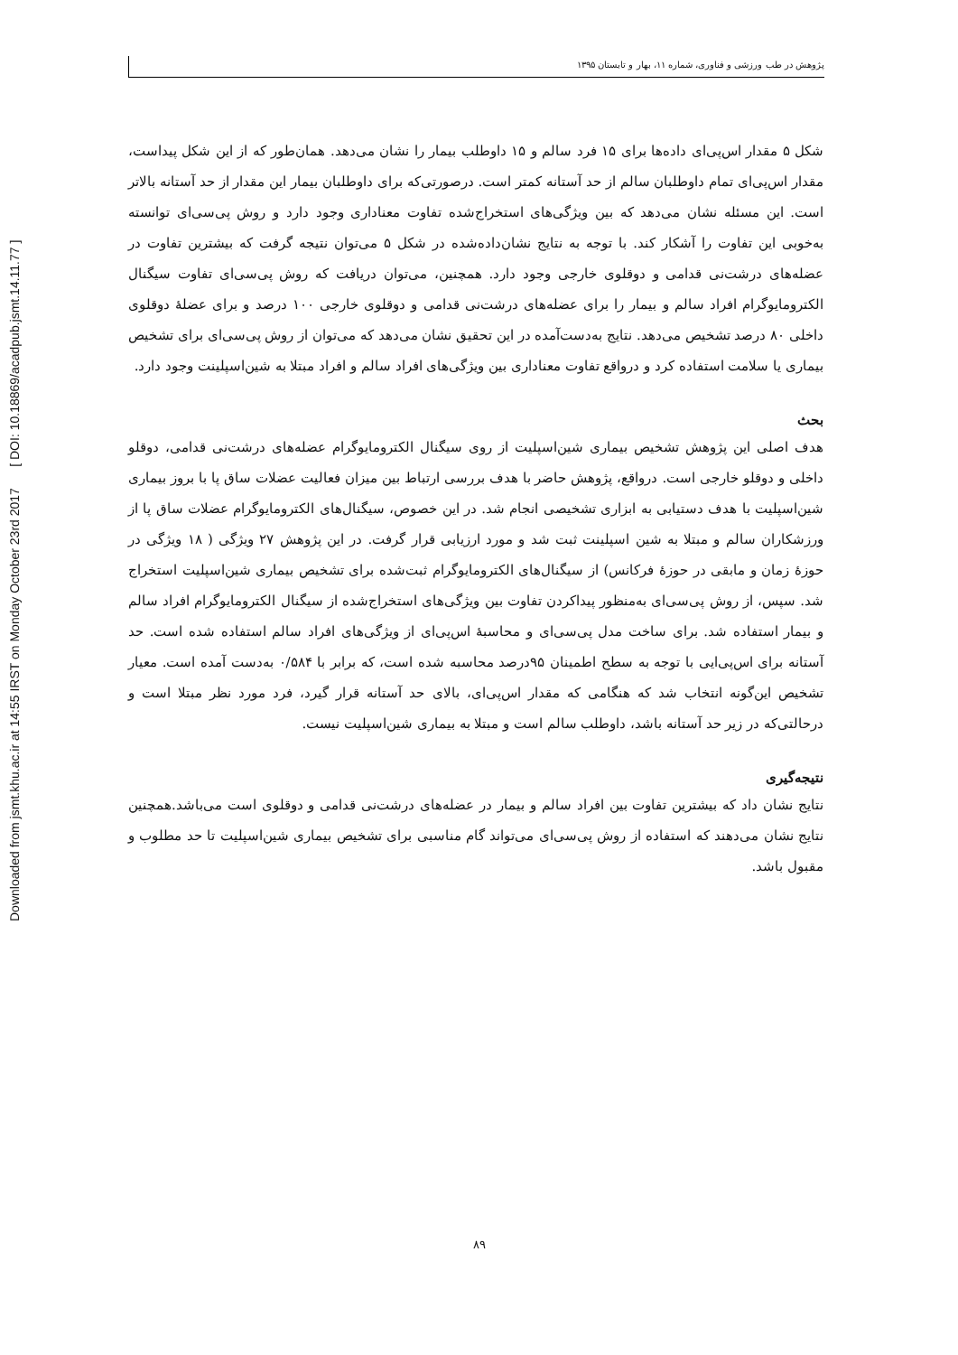Downloaded from jsmt.khu.ac.ir at 14:55 IRST on Monday October 23rd 2017 [ DOI: 10.18869/acadpub.jsmt.14.11.77 ]
پژوهش در طب ورزشی و فناوری، شماره ۱۱، بهار و تابستان ۱۳۹۵
شکل ۵ مقدار اس‌پی‌ای داده‌ها برای ۱۵ فرد سالم و ۱۵ داوطلب بیمار را نشان می‌دهد. همان‌طور که از این شکل پیداست، مقدار اس‌پی‌ای تمام داوطلبان سالم از حد آستانه کمتر است. درصورتی‌که برای داوطلبان بیمار این مقدار از حد آستانه بالاتر است. این مسئله نشان می‌دهد که بین ویژگی‌های استخراج‌شده تفاوت معناداری وجود دارد و روش پی‌سی‌ای توانسته به‌خوبی این تفاوت را آشکار کند. با توجه به نتایج نشان‌داده‌شده در شکل ۵ می‌توان نتیجه گرفت که بیشترین تفاوت در عضله‌های درشت‌نی قدامی و دوقلوی خارجی وجود دارد. همچنین، می‌توان دریافت که روش پی‌سی‌ای تفاوت سیگنال الکترومایوگرام افراد سالم و بیمار را برای عضله‌های درشت‌نی قدامی و دوقلوی خارجی ۱۰۰ درصد و برای عضلهٔ دوقلوی داخلی ۸۰ درصد تشخیص می‌دهد. نتایج به‌دست‌آمده در این تحقیق نشان می‌دهد که می‌توان از روش پی‌سی‌ای برای تشخیص بیماری یا سلامت استفاده کرد و درواقع تفاوت معناداری بین ویژگی‌های افراد سالم و افراد مبتلا به شین‌اسپلینت وجود دارد.
بحث
هدف اصلی این پژوهش تشخیص بیماری شین‌اسپلیت از روی سیگنال الکترومایوگرام عضله‌های درشت‌نی قدامی، دوقلو داخلی و دوقلو خارجی است. درواقع، پژوهش حاضر با هدف بررسی ارتباط بین میزان فعالیت عضلات ساق پا با بروز بیماری شین‌اسپلیت با هدف دستیابی به ابزاری تشخیصی انجام شد. در این خصوص، سیگنال‌های الکترومایوگرام عضلات ساق پا از ورزشکاران سالم و مبتلا به شین اسپلینت ثبت شد و مورد ارزیابی قرار گرفت. در این پژوهش ۲۷ ویژگی ( ۱۸ ویژگی در حوزهٔ زمان و مابقی در حوزهٔ فرکانس) از سیگنال‌های الکترومایوگرام ثبت‌شده برای تشخیص بیماری شین‌اسپلیت استخراج شد. سپس، از روش پی‌سی‌ای به‌منظور پیداکردن تفاوت بین ویژگی‌های استخراج‌شده از سیگنال الکترومایوگرام افراد سالم و بیمار استفاده شد. برای ساخت مدل پی‌سی‌ای و محاسبهٔ اس‌پی‌ای از ویژگی‌های افراد سالم استفاده شده است. حد آستانه برای اس‌پی‌ایی با توجه به سطح اطمینان ۹۵درصد محاسبه شده است، که برابر با ۰/۵۸۴ به‌دست آمده است. معیار تشخیص این‌گونه انتخاب شد که هنگامی که مقدار اس‌پی‌ای، بالای حد آستانه قرار گیرد، فرد مورد نظر مبتلا است و درحالتی‌که در زیر حد آستانه باشد، داوطلب سالم است و مبتلا به بیماری شین‌اسپلیت نیست.
نتیجه‌گیری
نتایج نشان داد که بیشترین تفاوت بین افراد سالم و بیمار در عضله‌های درشت‌نی قدامی و دوقلوی است می‌باشد.همچنین نتایج نشان می‌دهند که استفاده از روش پی‌سی‌ای می‌تواند گام مناسبی برای تشخیص بیماری شین‌اسپلیت تا حد مطلوب و مقبول باشد.
۸۹